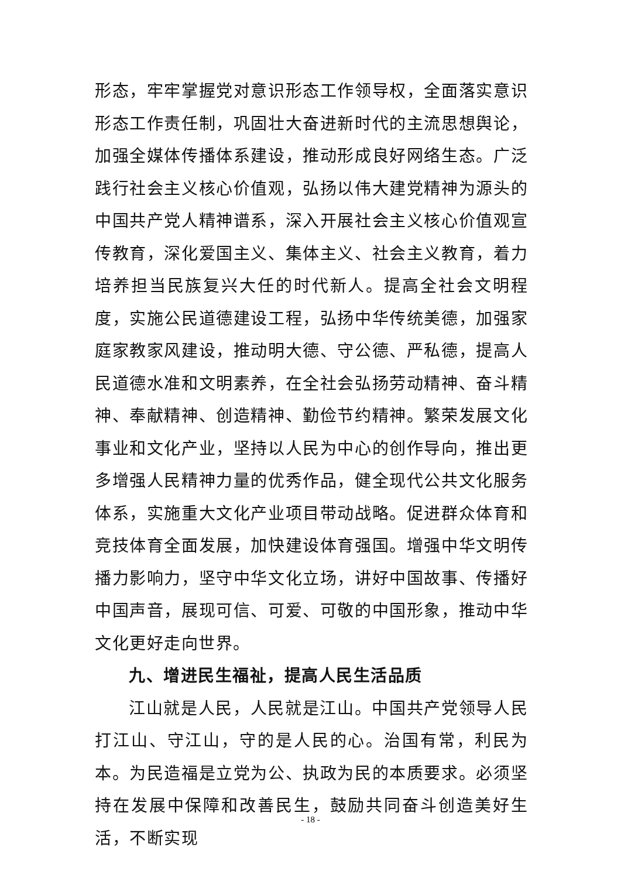形态，牢牢掌握党对意识形态工作领导权，全面落实意识形态工作责任制，巩固壮大奋进新时代的主流思想舆论，加强全媒体传播体系建设，推动形成良好网络生态。广泛践行社会主义核心价值观，弘扬以伟大建党精神为源头的中国共产党人精神谱系，深入开展社会主义核心价值观宣传教育，深化爱国主义、集体主义、社会主义教育，着力培养担当民族复兴大任的时代新人。提高全社会文明程度，实施公民道德建设工程，弘扬中华传统美德，加强家庭家教家风建设，推动明大德、守公德、严私德，提高人民道德水准和文明素养，在全社会弘扬劳动精神、奋斗精神、奉献精神、创造精神、勤俭节约精神。繁荣发展文化事业和文化产业，坚持以人民为中心的创作导向，推出更多增强人民精神力量的优秀作品，健全现代公共文化服务体系，实施重大文化产业项目带动战略。促进群众体育和竞技体育全面发展，加快建设体育强国。增强中华文明传播力影响力，坚守中华文化立场，讲好中国故事、传播好中国声音，展现可信、可爱、可敬的中国形象，推动中华文化更好走向世界。
九、增进民生福祉，提高人民生活品质
江山就是人民，人民就是江山。中国共产党领导人民打江山、守江山，守的是人民的心。治国有常，利民为本。为民造福是立党为公、执政为民的本质要求。必须坚持在发展中保障和改善民生，鼓励共同奋斗创造美好生活，不断实现
- 18 -